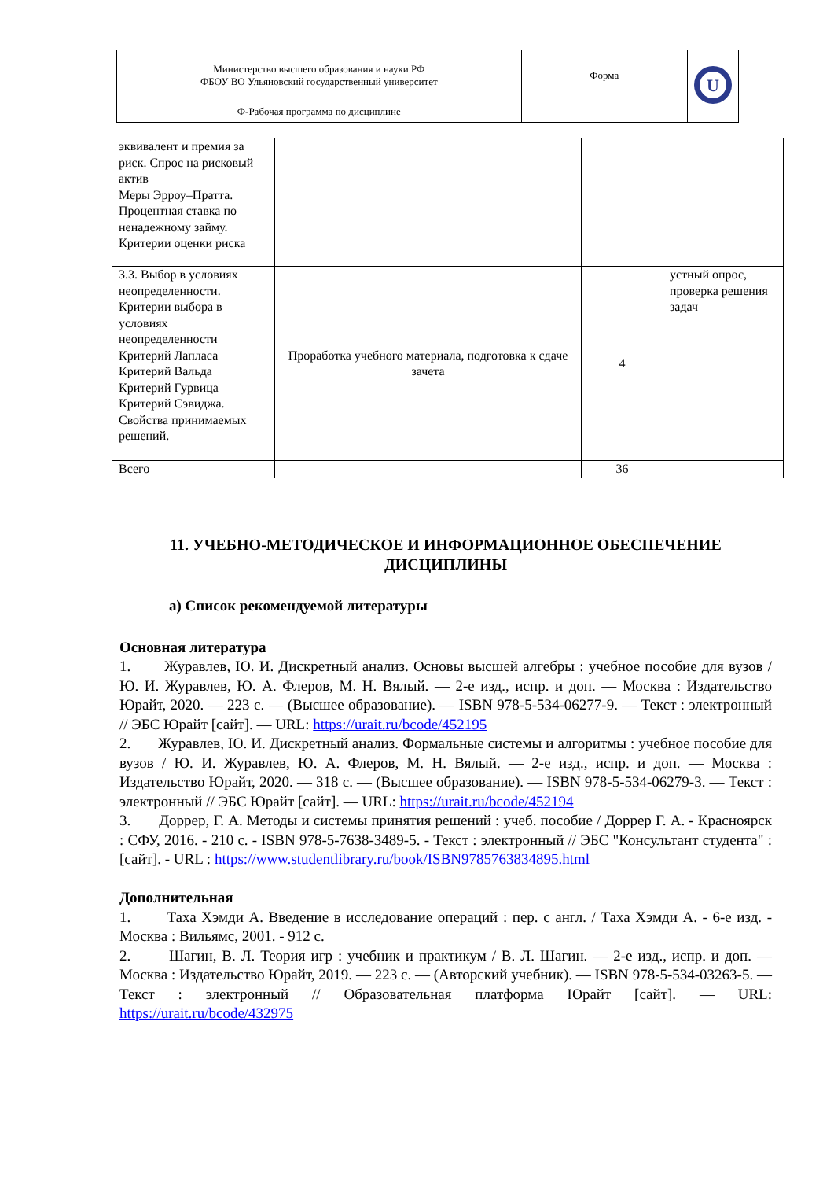| Министерство высшего образования и науки РФ ФБОУ ВО Ульяновский государственный университет | Форма | U |
| Ф-Рабочая программа по дисциплине | | |
| эквивалент и премия за риск. Спрос на рисковый актив Меры Эрроу–Пратта. Процентная ставка по ненадежному займу. Критерии оценки риска | | | |
| 3.3. Выбор в условиях неопределенности. Критерии выбора в условиях неопределенности Критерий Лапласа Критерий Вальда Критерий Гурвица Критерий Сэвиджа. Свойства принимаемых решений. | Проработка учебного материала, подготовка к сдаче зачета | 4 | устный опрос, проверка решения задач |
| Всего | | 36 | |
11. УЧЕБНО-МЕТОДИЧЕСКОЕ И ИНФОРМАЦИОННОЕ ОБЕСПЕЧЕНИЕ ДИСЦИПЛИНЫ
а) Список рекомендуемой литературы
Основная литература
1. Журавлев, Ю. И. Дискретный анализ. Основы высшей алгебры : учебное пособие для вузов / Ю. И. Журавлев, Ю. А. Флеров, М. Н. Вялый. — 2-е изд., испр. и доп. — Москва : Издательство Юрайт, 2020. — 223 с. — (Высшее образование). — ISBN 978-5-534-06277-9. — Текст : электронный // ЭБС Юрайт [сайт]. — URL: https://urait.ru/bcode/452195
2. Журавлев, Ю. И. Дискретный анализ. Формальные системы и алгоритмы : учебное пособие для вузов / Ю. И. Журавлев, Ю. А. Флеров, М. Н. Вялый. — 2-е изд., испр. и доп. — Москва : Издательство Юрайт, 2020. — 318 с. — (Высшее образование). — ISBN 978-5-534-06279-3. — Текст : электронный // ЭБС Юрайт [сайт]. — URL: https://urait.ru/bcode/452194
3. Доррер, Г. А. Методы и системы принятия решений : учеб. пособие / Доррер Г. А. - Красноярск : СФУ, 2016. - 210 с. - ISBN 978-5-7638-3489-5. - Текст : электронный // ЭБС "Консультант студента" : [сайт]. - URL : https://www.studentlibrary.ru/book/ISBN9785763834895.html
Дополнительная
1. Таха Хэмди А. Введение в исследование операций : пер. с англ. / Таха Хэмди А. - 6-е изд. - Москва : Вильямс, 2001. - 912 с.
2. Шагин, В. Л. Теория игр : учебник и практикум / В. Л. Шагин. — 2-е изд., испр. и доп. — Москва : Издательство Юрайт, 2019. — 223 с. — (Авторский учебник). — ISBN 978-5-534-03263-5. — Текст : электронный // Образовательная платформа Юрайт [сайт]. — URL: https://urait.ru/bcode/432975